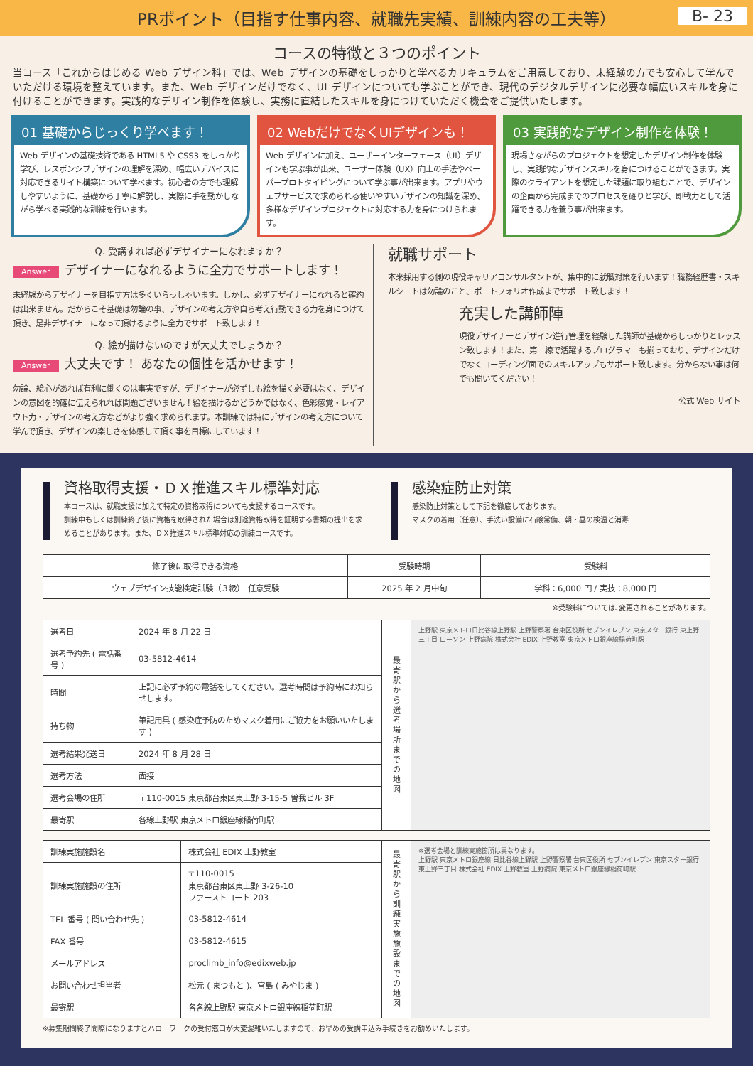PRポイント（目指す仕事内容、就職先実績、訓練内容の工夫等）
B- 23
コースの特徴と３つのポイント
当コース「これからはじめる Web デザイン科」では、Web デザインの基礎をしっかりと学べるカリキュラムをご用意しており、未経験の方でも安心して学んでいただける環境を整えています。また、Web デザインだけでなく、UI デザインについても学ぶことができ、現代のデジタルデザインに必要な幅広いスキルを身に付けることができます。実践的なデザイン制作を体験し、実務に直結したスキルを身につけていただく機会をご提供いたします。
01 基礎からじっくり学べます！
Web デザインの基礎技術である HTML5 や CSS3 をしっかり学び、レスポンシブデザインの理解を深め、幅広いデバイスに対応できるサイト構築について学べます。初心者の方でも理解しやすいように、基礎から丁寧に解説し、実際に手を動かしながら学べる実践的な訓練を行います。
02 WebだけでなくUIデザインも！
Web デザインに加え、ユーザーインターフェース（UI）デザインも学ぶ事が出来、ユーザー体験（UX）向上の手法やペーパープロトタイピングについて学ぶ事が出来ます。アプリやウェブサービスで求められる使いやすいデザインの知識を深め、多様なデザインプロジェクトに対応する力を身につけられます。
03 実践的なデザイン制作を体験！
現場さながらのプロジェクトを想定したデザイン制作を体験し、実践的なデザインスキルを身につけることができます。実際のクライアントを想定した課題に取り組むことで、デザインの企画から完成までのプロセスを確りと学び、即戦力として活躍できる力を養う事が出来ます。
Q. 受講すれば必ずデザイナーになれますか？
Answer デザイナーになれるように全力でサポートします！
未経験からデザイナーを目指す方は多くいらっしゃいます。しかし、必ずデザイナーになれると確約は出来ません。だからこそ基礎は勿論の事、デザインの考え方や自ら考え行動できる力を身につけて頂き、是非デザイナーになって頂けるように全力でサポート致します！
Q. 絵が描けないのですが大丈夫でしょうか？
Answer 大丈夫です！ あなたの個性を活かせます！
勿論、絵心があれば有利に働くのは事実ですが、デザイナーが必ずしも絵を描く必要はなく、デザインの意図を的確に伝えられれば問題ございません！絵を描けるかどうかではなく、色彩感覚・レイアウト力・デザインの考え方などがより強く求められます。本訓練では特にデザインの考え方について学んで頂き、デザインの楽しさを体感して頂く事を目標にしています！
就職サポート
本来採用する側の現役キャリアコンサルタントが、集中的に就職対策を行います！職務経歴書・スキルシートは勿論のこと、ポートフォリオ作成までサポート致します！
充実した講師陣
現役デザイナーとデザイン進行管理を経験した講師が基礎からしっかりとレッスン致します！また、第一線で活躍するプログラマーも揃っており、デザインだけでなくコーディング面でのスキルアップもサポート致します。分からない事は何でも聞いてください！
公式 Web サイト
資格取得支援・ＤＸ推進スキル標準対応
本コースは、就職支援に加えて特定の資格取得についても支援するコースです。
訓練中もしくは訓練終了後に資格を取得された場合は別途資格取得を証明する書類の提出を求めることがあります。また、ＤＸ推進スキル標準対応の訓練コースです。
感染症防止対策
感染防止対策として下記を徹底しております。
マスクの着用（任意）、手洗い設備に石鹸常備、朝・昼の検温と消毒
| 修了後に取得できる資格 | 受験時期 | 受験料 |
| --- | --- | --- |
| ウェブデザイン技能検定試験（３級） 任意受験 | 2025 年 2 月中旬 | 学科：6,000 円 / 実技：8,000 円 |
※受験料については､変更されることがあります。
| 選考日 | 2024 年 8 月 22 日 | 最寄駅から選考場所までの地図 | 上野駅 東京メトロ日比谷線上野駅 上野警察署 台東区役所 セブンイレブン 東京スター銀行 東上野三丁目 ローソン 上野病院 株式会社 EDIX 上野教室 東京メトロ銀座線稲荷町駅 |
| 選考予約先 ( 電話番号 ) | 03-5812-4614 | | |
| 時間 | 上記に必ず予約の電話をしてください。選考時間は予約時にお知らせします。 | | |
| 持ち物 | 筆記用具 ( 感染症予防のためマスク着用にご協力をお願いいたします ) | | |
| 選考結果発送日 | 2024 年 8 月 28 日 | | |
| 選考方法 | 面接 | | |
| 選考会場の住所 | 〒110-0015 東京都台東区東上野 3-15-5 曽我ビル 3F | | |
| 最寄駅 | 各線上野駅 東京メトロ銀座線稲荷町駅 | | |
| 訓練実施施設名 | 株式会社 EDIX 上野教室 | 最寄駅から訓練実施施設までの地図 | ※選考会場と訓練実施箇所は異なります。 上野駅 東京メトロ銀座線 日比谷線上野駅 上野警察署 台東区役所 セブンイレブン 東京スター銀行 東上野三丁目 株式会社 EDIX 上野教室 上野病院 東京メトロ銀座線稲荷町駅 |
| 訓練実施施設の住所 | 〒110-0015 東京都台東区東上野 3-26-10 ファーストコート 203 | | |
| TEL 番号 ( 問い合わせ先 ) | 03-5812-4614 | | |
| FAX 番号 | 03-5812-4615 | | |
| メールアドレス | proclimb_info@edixweb.jp | | |
| お問い合わせ担当者 | 松元 ( まつもと )、宮島 ( みやじま ) | | |
| 最寄駅 | 各各線上野駅 東京メトロ銀座線稲荷町駅 | | |
※募集期間終了間際になりますとハローワークの受付窓口が大変混雑いたしますので、お早めの受講申込み手続きをお勧めいたします。